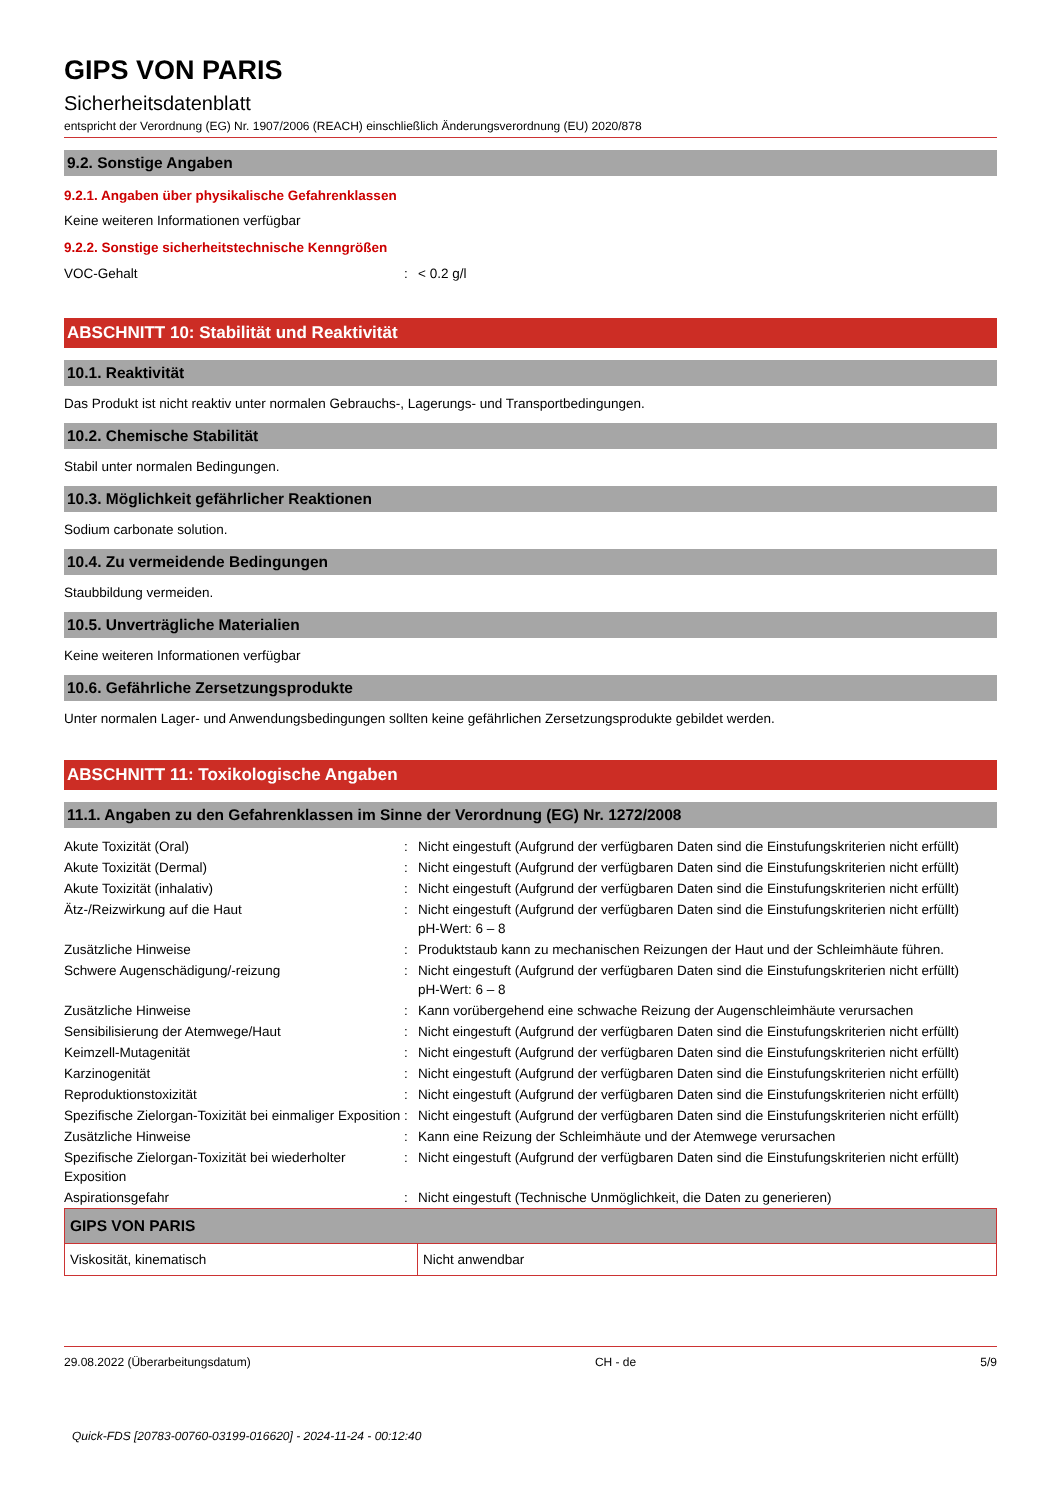GIPS VON PARIS
Sicherheitsdatenblatt
entspricht der Verordnung (EG) Nr. 1907/2006 (REACH) einschließlich Änderungsverordnung (EU) 2020/878
9.2. Sonstige Angaben
9.2.1. Angaben über physikalische Gefahrenklassen
Keine weiteren Informationen verfügbar
9.2.2. Sonstige sicherheitstechnische Kenngrößen
| VOC-Gehalt | : | < 0.2 g/l |
ABSCHNITT 10: Stabilität und Reaktivität
10.1. Reaktivität
Das Produkt ist nicht reaktiv unter normalen Gebrauchs-, Lagerungs- und Transportbedingungen.
10.2. Chemische Stabilität
Stabil unter normalen Bedingungen.
10.3. Möglichkeit gefährlicher Reaktionen
Sodium carbonate solution.
10.4. Zu vermeidende Bedingungen
Staubbildung vermeiden.
10.5. Unverträgliche Materialien
Keine weiteren Informationen verfügbar
10.6. Gefährliche Zersetzungsprodukte
Unter normalen Lager- und Anwendungsbedingungen sollten keine gefährlichen Zersetzungsprodukte gebildet werden.
ABSCHNITT 11: Toxikologische Angaben
11.1. Angaben zu den Gefahrenklassen im Sinne der Verordnung (EG) Nr. 1272/2008
| Akute Toxizität (Oral) | : | Nicht eingestuft (Aufgrund der verfügbaren Daten sind die Einstufungskriterien nicht erfüllt) |
| Akute Toxizität (Dermal) | : | Nicht eingestuft (Aufgrund der verfügbaren Daten sind die Einstufungskriterien nicht erfüllt) |
| Akute Toxizität (inhalativ) | : | Nicht eingestuft (Aufgrund der verfügbaren Daten sind die Einstufungskriterien nicht erfüllt) |
| Ätz-/Reizwirkung auf die Haut | : | Nicht eingestuft (Aufgrund der verfügbaren Daten sind die Einstufungskriterien nicht erfüllt) pH-Wert: 6 – 8 |
| Zusätzliche Hinweise | : | Produktstaub kann zu mechanischen Reizungen der Haut und der Schleimhäute führen. |
| Schwere Augenschädigung/-reizung | : | Nicht eingestuft (Aufgrund der verfügbaren Daten sind die Einstufungskriterien nicht erfüllt) pH-Wert: 6 – 8 |
| Zusätzliche Hinweise | : | Kann vorübergehend eine schwache Reizung der Augenschleimhäute verursachen |
| Sensibilisierung der Atemwege/Haut | : | Nicht eingestuft (Aufgrund der verfügbaren Daten sind die Einstufungskriterien nicht erfüllt) |
| Keimzell-Mutagenität | : | Nicht eingestuft (Aufgrund der verfügbaren Daten sind die Einstufungskriterien nicht erfüllt) |
| Karzinogenität | : | Nicht eingestuft (Aufgrund der verfügbaren Daten sind die Einstufungskriterien nicht erfüllt) |
| Reproduktionstoxizität | : | Nicht eingestuft (Aufgrund der verfügbaren Daten sind die Einstufungskriterien nicht erfüllt) |
| Spezifische Zielorgan-Toxizität bei einmaliger Exposition | : | Nicht eingestuft (Aufgrund der verfügbaren Daten sind die Einstufungskriterien nicht erfüllt) |
| Zusätzliche Hinweise | : | Kann eine Reizung der Schleimhäute und der Atemwege verursachen |
| Spezifische Zielorgan-Toxizität bei wiederholter Exposition | : | Nicht eingestuft (Aufgrund der verfügbaren Daten sind die Einstufungskriterien nicht erfüllt) |
| Aspirationsgefahr | : | Nicht eingestuft (Technische Unmöglichkeit, die Daten zu generieren) |
| GIPS VON PARIS | |
| --- | --- |
| Viskosität, kinematisch | Nicht anwendbar |
29.08.2022 (Überarbeitungsdatum) CH - de 5/9
Quick-FDS [20783-00760-03199-016620] - 2024-11-24 - 00:12:40